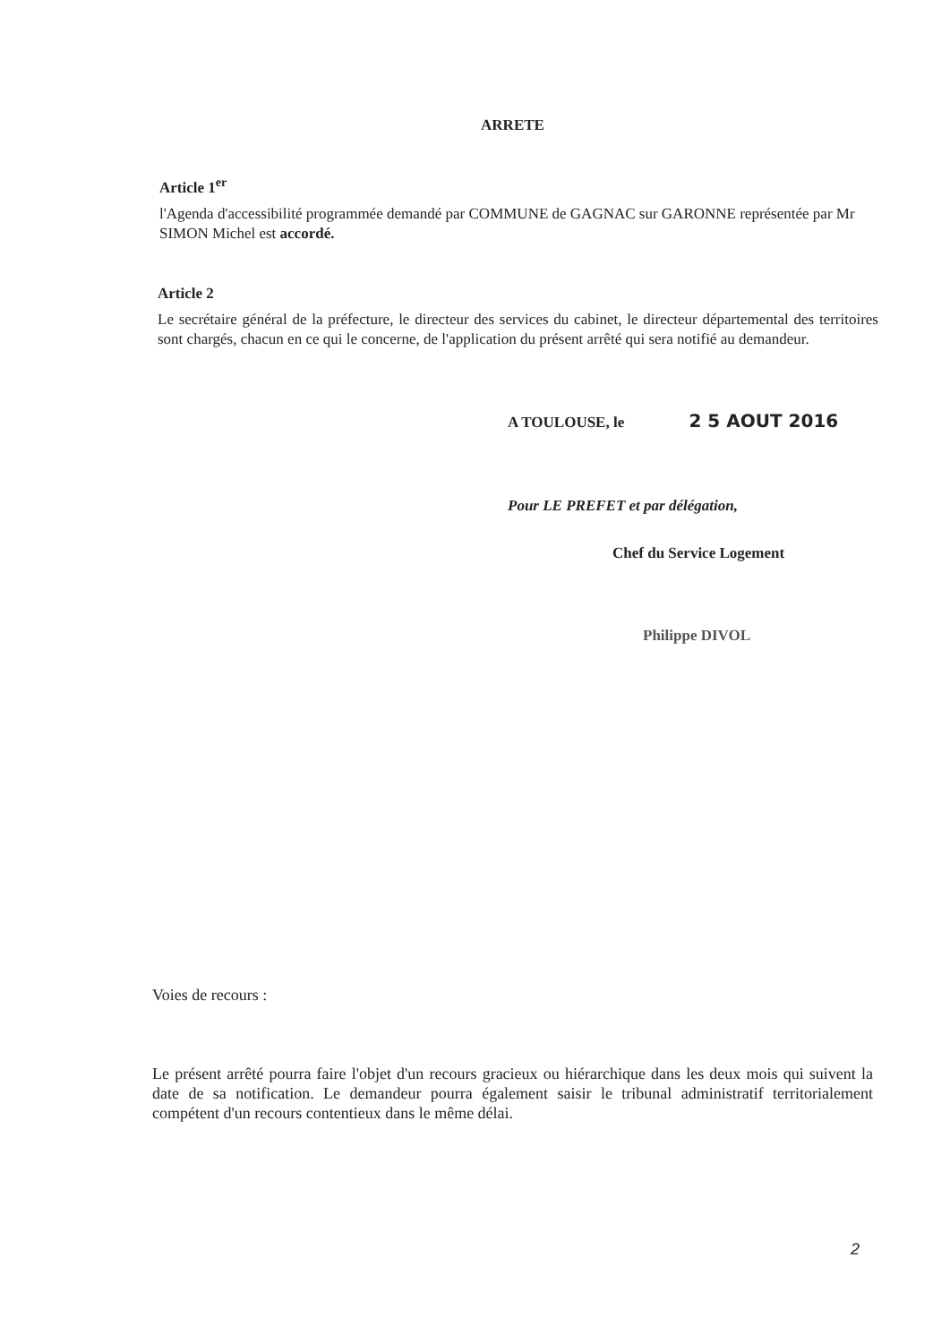ARRETE
Article 1<sup>er</sup>
l'Agenda d'accessibilité programmée demandé par COMMUNE de GAGNAC sur GARONNE représentée par Mr SIMON Michel est accordé.
Article 2
Le secrétaire général de la préfecture, le directeur des services du cabinet, le directeur départemental des territoires sont chargés, chacun en ce qui le concerne, de l'application du présent arrêté qui sera notifié au demandeur.
A TOULOUSE, le 2 5 AOUT 2016
Pour LE PREFET et par délégation,
Chef du Service Logement
Philippe DIVOL
Voies de recours :
Le présent arrêté pourra faire l'objet d'un recours gracieux ou hiérarchique dans les deux mois qui suivent la date de sa notification. Le demandeur pourra également saisir le tribunal administratif territorialement compétent d'un recours contentieux dans le même délai.
2